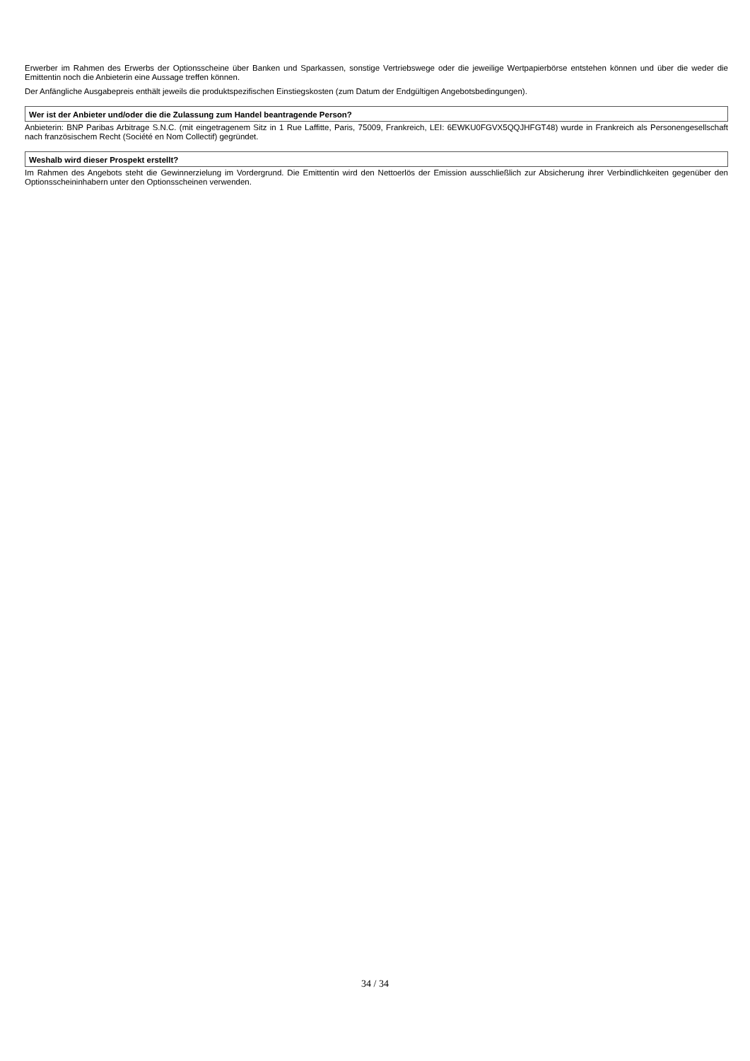Erwerber im Rahmen des Erwerbs der Optionsscheine über Banken und Sparkassen, sonstige Vertriebswege oder die jeweilige Wertpapierbörse entstehen können und über die weder die Emittentin noch die Anbieterin eine Aussage treffen können.
Der Anfängliche Ausgabepreis enthält jeweils die produktspezifischen Einstiegskosten (zum Datum der Endgültigen Angebotsbedingungen).
Wer ist der Anbieter und/oder die die Zulassung zum Handel beantragende Person?
Anbieterin: BNP Paribas Arbitrage S.N.C. (mit eingetragenem Sitz in 1 Rue Laffitte, Paris, 75009, Frankreich, LEI: 6EWKU0FGVX5QQJHFGT48) wurde in Frankreich als Personengesellschaft nach französischem Recht (Société en Nom Collectif) gegründet.
Weshalb wird dieser Prospekt erstellt?
Im Rahmen des Angebots steht die Gewinnerzielung im Vordergrund. Die Emittentin wird den Nettoerlös der Emission ausschließlich zur Absicherung ihrer Verbindlichkeiten gegenüber den Optionsscheininhabern unter den Optionsscheinen verwenden.
34 / 34